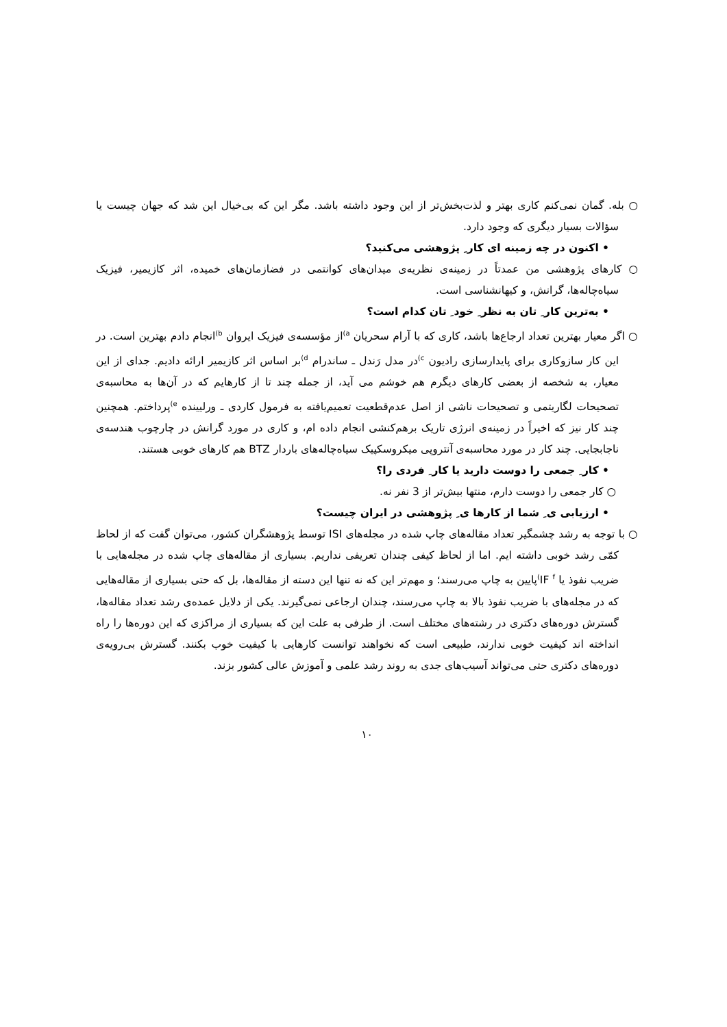○ بله. گمان نمی‌کنم کاری بهتر و لذت‌بخش‌تر از این وجود داشته باشد. مگر این که بی‌خیال این شد که جهان چیست یا سؤالات بسیار دیگری که وجود دارد.
• اکنون در چه زمینه ای کار ِ پژوهشی می‌کنید؟
○ کارهای پژوهشی من عمدتاً در زمینه‌ی نظریه‌ی میدان‌های کوانتمی در فضازمان‌های خمیده، اثر کازیمیر، فیزیک سیاه‌چاله‌ها، گرانش، و کیهانشناسی است.
• به‌ترین کار ِ تان به نظر ِ خود ِ تان کدام است؟
○ اگر معیار بهترین تعداد ارجاع‌ها باشد، کاری که با آرام سحریان <sup>a)</sup>از مؤسسه‌ی فیزیک ایروان <sup>b)</sup>انجام دادم بهترین است. در این کار سازوکاری برای پایدارسازی رادیون <sup>c)</sup>در مدل رَندل ـ ساندرام <sup>d)</sup>بر اساس اثر کازیمیر ارائه دادیم. جدای از این معیار، به شخصه از بعضی کارهای دیگرم هم خوشم می آید، از جمله چند تا از کارهایم که در آن‌ها به محاسبه‌ی تصحیحات لگاریتمی و تصحیحات ناشی از اصل عدم‌قطعیت تعمیم‌یافته به فرمول کاردی ـ ورلیینده <sup>e)</sup>پرداختم. همچنین چند کار نیز که اخیراً در زمینه‌ی انرژی تاریک برهم‌کنشی انجام داده ام، و کاری در مورد گرانش در چارچوب هندسه‌ی ناجابجایی. چند کار در مورد محاسبه‌ی آنتروپی میکروسکپیک سیاه‌چاله‌های باردار BTZ هم کارهای خوبی هستند.
• کار ِ جمعی را دوست دارید یا کار ِ فردی را؟
○ کار جمعی را دوست دارم، منتها بیش‌تر از 3 نفر نه.
• ارزیابی ی ِ شما از کارها ی ِ پژوهشی در ایران چیست؟
○ با توجه به رشد چشمگیر تعداد مقاله‌های چاپ شده در مجله‌های ISI توسط پژوهشگران کشور، می‌توان گفت که از لحاظ کمّی رشد خوبی داشته ایم. اما از لحاظ کیفی چندان تعریفی نداریم. بسیاری از مقاله‌های چاپ شده در مجله‌هایی با ضریب نفوذ یا IF <sup>f)</sup>پایین به چاپ می‌رسند؛ و مهم‌تر این که نه تنها این دسته از مقاله‌ها، بل که حتی بسیاری از مقاله‌هایی که در مجله‌های با ضریب نفوذ بالا به چاپ می‌رسند، چندان ارجاعی نمی‌گیرند. یکی از دلایل عمده‌ی رشد تعداد مقاله‌ها، گسترش دوره‌های دکتری در رشته‌های مختلف است. از طرفی به علت این که بسیاری از مراکزی که این دوره‌ها را راه انداخته اند کیفیت خوبی ندارند، طبیعی است که نخواهند توانست کارهایی با کیفیت خوب بکنند. گسترش بی‌رویه‌ی دوره‌های دکتری حتی می‌تواند آسیب‌های جدی به روند رشد علمی و آموزش عالی کشور بزند.
۱۰